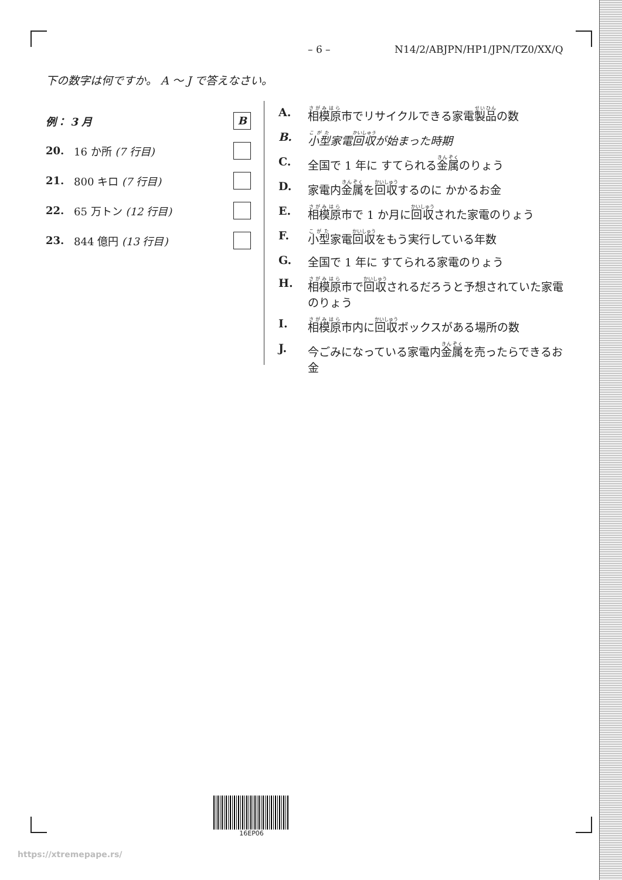– 6 – N14/2/ABJPN/HP1/JPN/TZ0/XX/Q
下の数字は何ですか。 A ～ J で答えなさい。
例： 3 月 B
20. 16 か所 (7 行目)
21. 800 キロ (7 行目)
22. 65 万トン (12 行目)
23. 844 億円 (13 行目)
A. 相模原市でリサイクルできる家電製品の数
B. 小型家電回収が始まった時期
C. 全国で 1 年に すてられる金属のりょう
D. 家電内金属を回収するのに かかるお金
E. 相模原市で 1 か月に回収された家電のりょう
F. 小型家電回収をもう実行している年数
G. 全国で 1 年に すてられる家電のりょう
H. 相模原市で回収されるだろうと予想されていた家電のりょう
I. 相模原市内に回収ボックスがある場所の数
J. 今ごみになっている家電内金属を売ったらできるお金
16EP06
https://xtremepape.rs/